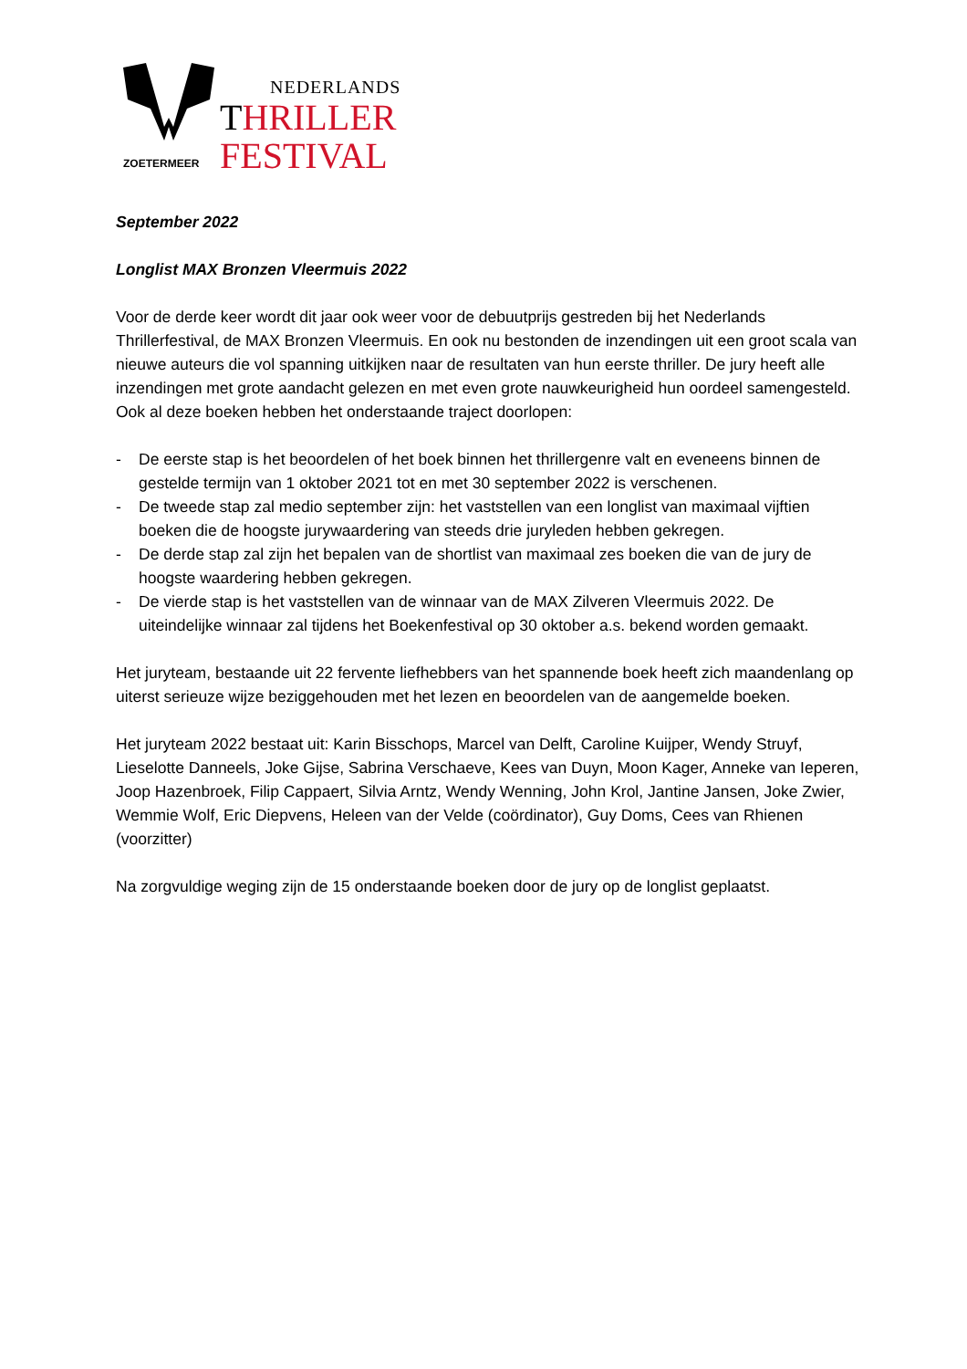ZOETERMEER
NEDERLANDS
THRILLER
FESTIVAL
September 2022
Longlist MAX Bronzen Vleermuis 2022
Voor de derde keer wordt dit jaar ook weer voor de debuutprijs gestreden bij het Nederlands Thrillerfestival, de MAX Bronzen Vleermuis. En ook nu bestonden de inzendingen uit een groot scala van nieuwe auteurs die vol spanning uitkijken naar de resultaten van hun eerste thriller. De jury heeft alle inzendingen met grote aandacht gelezen en met even grote nauwkeurigheid hun oordeel samengesteld. Ook al deze boeken hebben het onderstaande traject doorlopen:
- De eerste stap is het beoordelen of het boek binnen het thrillergenre valt en eveneens binnen de gestelde termijn van 1 oktober 2021 tot en met 30 september 2022 is verschenen.
- De tweede stap zal medio september zijn: het vaststellen van een longlist van maximaal vijftien boeken die de hoogste jurywaardering van steeds drie juryleden hebben gekregen.
- De derde stap zal zijn het bepalen van de shortlist van maximaal zes boeken die van de jury de hoogste waardering hebben gekregen.
- De vierde stap is het vaststellen van de winnaar van de MAX Zilveren Vleermuis 2022. De uiteindelijke winnaar zal tijdens het Boekenfestival op 30 oktober a.s. bekend worden gemaakt.
Het juryteam, bestaande uit 22 fervente liefhebbers van het spannende boek heeft zich maandenlang op uiterst serieuze wijze beziggehouden met het lezen en beoordelen van de aangemelde boeken.
Het juryteam 2022 bestaat uit: Karin Bisschops, Marcel van Delft, Caroline Kuijper, Wendy Struyf, Lieselotte Danneels, Joke Gijse, Sabrina Verschaeve, Kees van Duyn, Moon Kager, Anneke van Ieperen, Joop Hazenbroek, Filip Cappaert, Silvia Arntz, Wendy Wenning, John Krol, Jantine Jansen, Joke Zwier, Wemmie Wolf, Eric Diepvens, Heleen van der Velde (coördinator), Guy Doms, Cees van Rhienen (voorzitter)
Na zorgvuldige weging zijn de 15 onderstaande boeken door de jury op de longlist geplaatst.